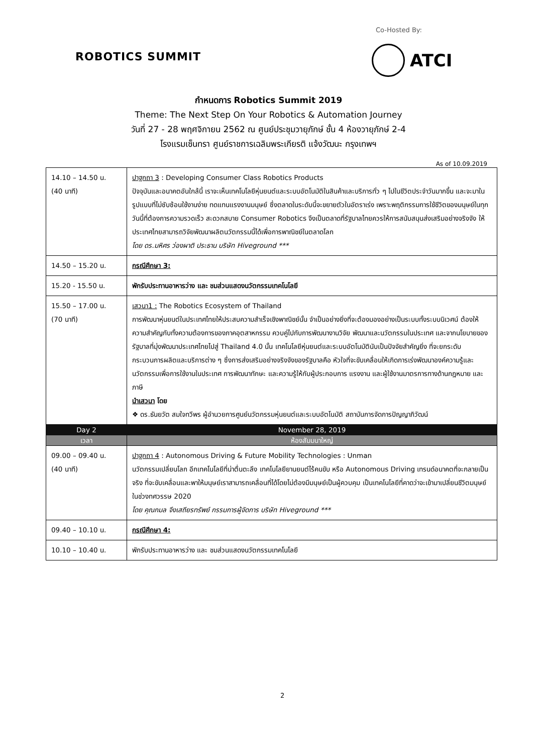Co-Hosted By:
ROBOTICS SUMMIT
ATCI
กำหนดการ Robotics Summit 2019
Theme: The Next Step On Your Robotics & Automation Journey
วันที่ 27 - 28 พฤศจิกายน 2562 ณ ศูนย์ประชุมวายุภักษ์ ชั้น 4 ห้องวายุภักษ์ 2-4
โรงแรมเซ็นทรา ศูนย์ราชการเฉลิมพระเกียรติ แจ้งวัฒนะ กรุงเทพฯ
As of 10.09.2019
| 14.10 – 14.50 น. (40 นาที) | ปาฐกถา 3 : Developing Consumer Class Robotics Products ปัจจุบันและอนาคตอันใกล้นี้ เราจะเห็นเทคโนโลยีหุ่นยนต์และระบบอัตโนมัติในสินค้าและบริการทั่ว ๆ ไปในชีวิตประจำวันมากขึ้น และจะมาในรูปแบบที่ไม่ซับซ้อนใช้งานง่าย ทดแทนแรงงานมนุษย์ ซึ่งตลาดในระดับนี้จะขยายตัวในอัตราเร่ง เพราะพฤติกรรมการใช้ชีวิตของมนุษย์ในทุกวันนี้ที่ต้องการความรวดเร็ว สะดวกสบาย Consumer Robotics จึงเป็นตลาดที่รัฐบาลไทยควรให้การสนับสนุนส่งเสริมอย่างจริงจัง ให้ประเทศไทยสามารถวิจัยพัฒนาผลิตนวัตกรรมนี้ได้เพื่อการพาณิชย์ในตลาดโลก โดย ดร.มหิศร ว่องผาติ ประธาน บริษัท Hiveground *** |
| 14.50 – 15.20 น. | กรณีศึกษา 3: |
| 15.20 - 15.50 น. | พักรับประทานอาหารว่าง และ ชมส่วนแสดงนวัตกรรมเทคโนโลยี |
| 15.50 – 17.00 น. (70 นาที) | เสวนา1 : The Robotics Ecosystem of Thailand การพัฒนาหุ่นยนต์ในประเทศไทยให้ประสบความสำเร็จเชิงพาณิชย์นั้น จำเป็นอย่างยิ่งที่จะต้องมองอย่างเป็นระบบทั้งระบบนิเวศน์ ต้องให้ความสำคัญกับทั้งความต้องการของภาคอุตสาหกรรม ควบคู่ไปกับการพัฒนางานวิจัย พัฒนาและนวัตกรรมในประเทศ และจากนโยบายของรัฐบาลที่มุ่งพัฒนาประเทศไทยไปสู่ Thailand 4.0 นั้น เทคโนโลยีหุ่นยนต์และระบบอัตโนมัตินับเป็นปัจจัยสำคัญยิ่ง ที่จะยกระดับกระบวนการผลิตและบริการต่าง ๆ ซึ่งการส่งเสริมอย่างจริงจังของรัฐบาลคือ หัวใจที่จะขับเคลื่อนให้เกิดการเร่งพัฒนาองค์ความรู้และนวัตกรรมเพื่อการใช้งานในประเทศ การพัฒนาทักษะ และความรู้ให้กับผู้ประกอบการ แรงงาน และผู้ใช้งานมาตรการทางด้านกฎหมาย และภาษี นำเสวนา โดย ❖ ดร.ธันยวัต สมใจทวีพร ผู้อำนวยการศูนย์นวัตกรรมหุ่นยนต์และระบบอัตโนมัติ สถาบันการจัดการปัญญาภิวัฒน์ |
| Day 2 | November 28, 2019 |
| เวลา | ห้องสัมมนาใหญ่ |
| 09.00 – 09.40 น. (40 นาที) | ปาฐกถา 4 : Autonomous Driving & Future Mobility Technologies : Unman นวัตกรรมเปลี่ยนโลก อีกเทคโนโลยีที่น่าตื่นตะลึง เทคโนโลยียานยนต์ไร้คนขับ หรือ Autonomous Driving เทรนด์อนาคตที่จะกลายเป็นจริง ที่จะขับเคลื่อนและพาให้มนุษย์เราสามารถเคลื่อนที่ได้โดยไม่ต้องมีมนุษย์เป็นผู้ควบคุม เป็นเทคโนโลยีที่คาดว่าจะเข้ามาเปลี่ยนชีวิตมนุษย์ในช่วงทศวรรษ 2020 โดย คุณกมล จึงเสถียรทรัพย์ กรรมการผู้จัดการ บริษัท Hiveground *** |
| 09.40 – 10.10 น. | กรณีศึกษา 4: |
| 10.10 – 10.40 น. | พักรับประทานอาหารว่าง และ ชมส่วนแสดงนวัตกรรมเทคโนโลยี |
2